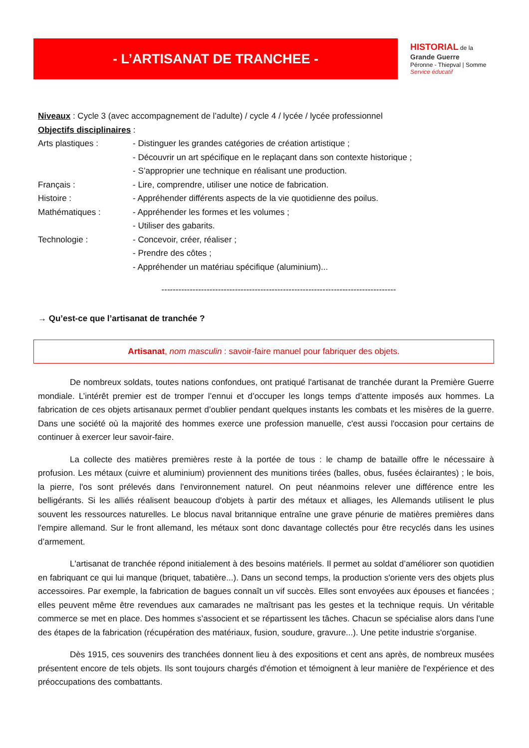- L’ARTISANAT DE TRANCHEE -
HISTORIAL de la
Grande Guerre
Péronne - Thiepval | Somme
Service éducatif
Niveaux : Cycle 3 (avec accompagnement de l’adulte) / cycle 4 / lycée / lycée professionnel
Objectifs disciplinaires :
Arts plastiques : - Distinguer les grandes catégories de création artistique ;
- Découvrir un art spécifique en le replaçant dans son contexte historique ;
- S’approprier une technique en réalisant une production.
Français : - Lire, comprendre, utiliser une notice de fabrication.
Histoire : - Appréhender différents aspects de la vie quotidienne des poilus.
Mathématiques : - Appréhender les formes et les volumes ;
- Utiliser des gabarits.
Technologie : - Concevoir, créer, réaliser ;
- Prendre des côtes ;
- Appréhender un matériau spécifique (aluminium)...
-----------------------------------------------------------------------------------
→ Qu’est-ce que l’artisanat de tranchée ?
Artisanat, nom masculin : savoir-faire manuel pour fabriquer des objets.
De nombreux soldats, toutes nations confondues, ont pratiqué l'artisanat de tranchée durant la Première Guerre mondiale. L’intérêt premier est de tromper l’ennui et d’occuper les longs temps d’attente imposés aux hommes. La fabrication de ces objets artisanaux permet d’oublier pendant quelques instants les combats et les misères de la guerre. Dans une société où la majorité des hommes exerce une profession manuelle, c'est aussi l'occasion pour certains de continuer à exercer leur savoir-faire.
La collecte des matières premières reste à la portée de tous : le champ de bataille offre le nécessaire à profusion. Les métaux (cuivre et aluminium) proviennent des munitions tirées (balles, obus, fusées éclairantes) ; le bois, la pierre, l'os sont prélevés dans l'environnement naturel. On peut néanmoins relever une différence entre les belligérants. Si les alliés réalisent beaucoup d'objets à partir des métaux et alliages, les Allemands utilisent le plus souvent les ressources naturelles. Le blocus naval britannique entraîne une grave pénurie de matières premières dans l'empire allemand. Sur le front allemand, les métaux sont donc davantage collectés pour être recyclés dans les usines d’armement.
L'artisanat de tranchée répond initialement à des besoins matériels. Il permet au soldat d’améliorer son quotidien en fabriquant ce qui lui manque (briquet, tabatière...). Dans un second temps, la production s'oriente vers des objets plus accessoires. Par exemple, la fabrication de bagues connaît un vif succès. Elles sont envoyées aux épouses et fiancées ; elles peuvent même être revendues aux camarades ne maîtrisant pas les gestes et la technique requis. Un véritable commerce se met en place. Des hommes s’associent et se répartissent les tâches. Chacun se spécialise alors dans l'une des étapes de la fabrication (récupération des matériaux, fusion, soudure, gravure...). Une petite industrie s'organise.
Dès 1915, ces souvenirs des tranchées donnent lieu à des expositions et cent ans après, de nombreux musées présentent encore de tels objets. Ils sont toujours chargés d'émotion et témoignent à leur manière de l'expérience et des préoccupations des combattants.